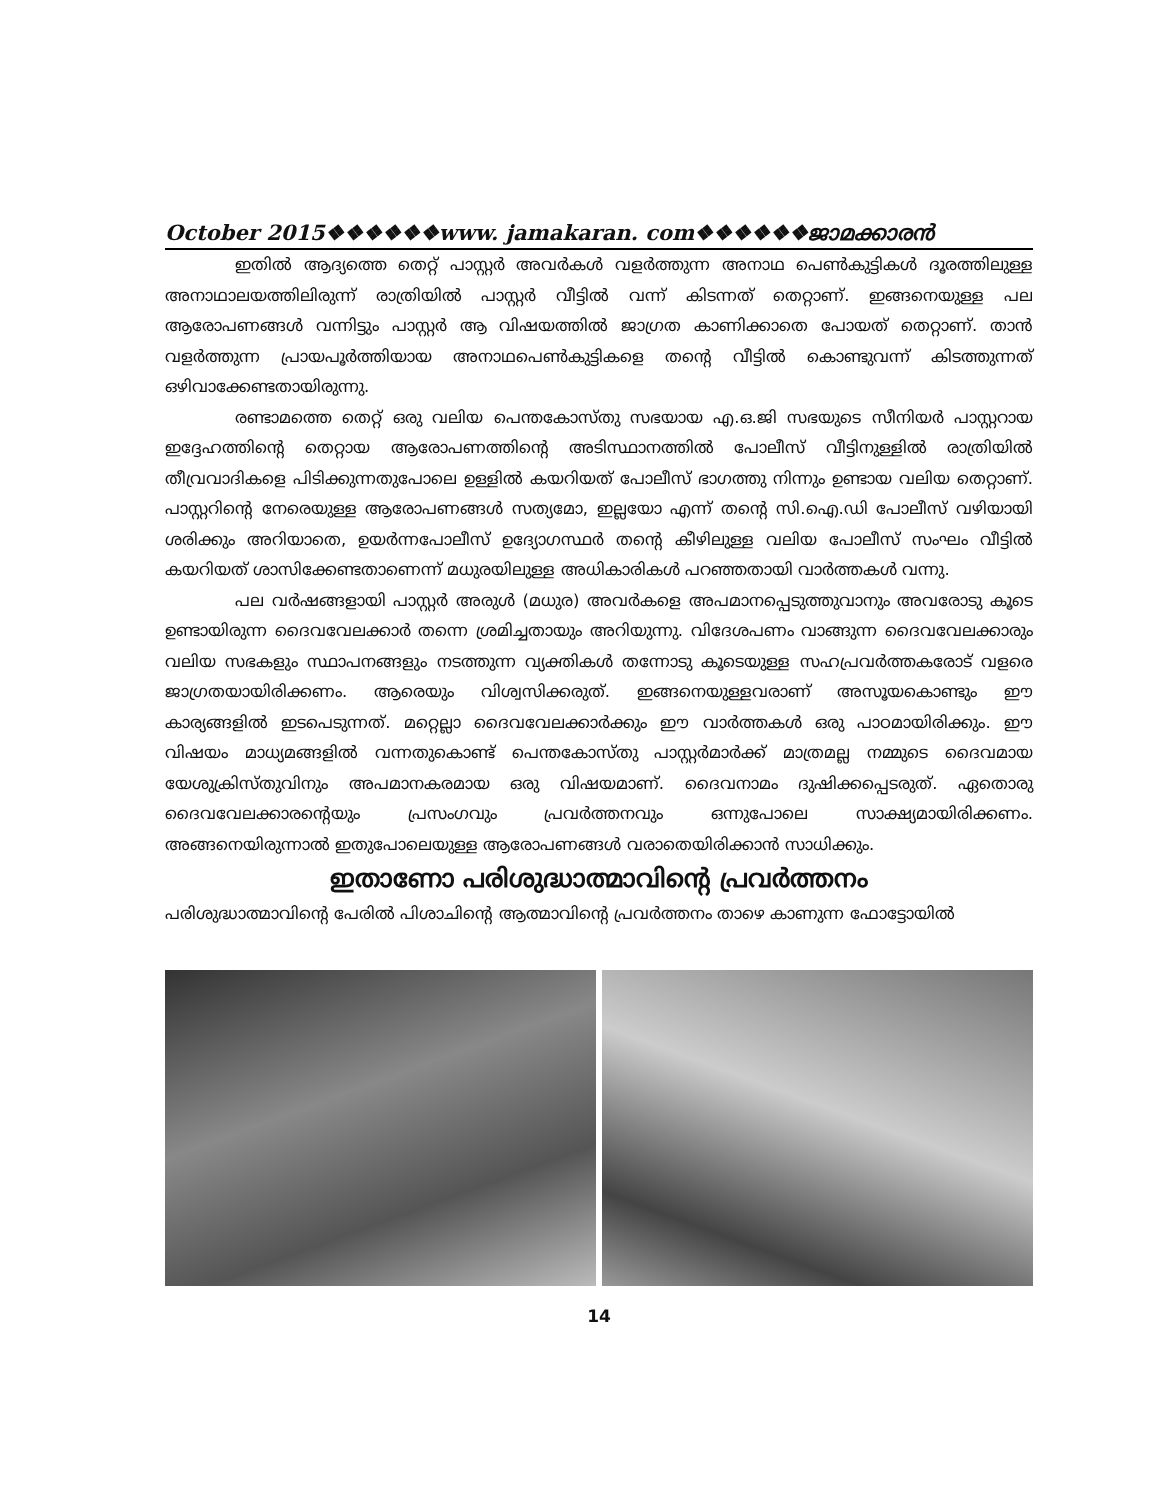October 2015❖❖❖❖❖❖www. jamakaran. com❖❖❖❖❖❖ജാമക്കാരൻ
ഇതിൽ ആദ്യത്തെ തെറ്റ് പാസ്റ്റർ അവർകൾ വളർത്തുന്ന അനാഥ പെൺകുട്ടികൾ ദൂരത്തിലുള്ള അനാഥാലയത്തിലിരുന്ന് രാത്രിയിൽ പാസ്റ്റർ വീട്ടിൽ വന്ന് കിടന്നത് തെറ്റാണ്. ഇങ്ങനെയുള്ള പല ആരോപണങ്ങൾ വന്നിട്ടും പാസ്റ്റർ ആ വിഷയത്തിൽ ജാഗ്രത കാണിക്കാതെ പോയത് തെറ്റാണ്. താൻ വളർത്തുന്ന പ്രായപൂർത്തിയായ അനാഥപെൺകുട്ടികളെ തന്റെ വീട്ടിൽ കൊണ്ടുവന്ന് കിടത്തുന്നത് ഒഴിവാക്കേണ്ടതായിരുന്നു.
രണ്ടാമത്തെ തെറ്റ് ഒരു വലിയ പെന്തകോസ്തു സഭയായ എ.ഒ.ജി സഭയുടെ സീനിയർ പാസ്റ്ററായ ഇദ്ദേഹത്തിന്റെ തെറ്റായ ആരോപണത്തിന്റെ അടിസ്ഥാനത്തിൽ പോലീസ് വീട്ടിനുള്ളിൽ രാത്രിയിൽ തീവ്രവാദികളെ പിടിക്കുന്നതുപോലെ ഉള്ളിൽ കയറിയത് പോലീസ് ഭാഗത്തു നിന്നും ഉണ്ടായ വലിയ തെറ്റാണ്. പാസ്റ്ററിന്റെ നേരെയുള്ള ആരോപണങ്ങൾ സത്യമോ, ഇല്ലയോ എന്ന് തന്റെ സി.ഐ.ഡി പോലീസ് വഴിയായി ശരിക്കും അറിയാതെ, ഉയർന്നപോലീസ് ഉദ്യോഗസ്ഥർ തന്റെ കീഴിലുള്ള വലിയ പോലീസ് സംഘം വീട്ടിൽ കയറിയത് ശാസിക്കേണ്ടതാണെന്ന് മധുരയിലുള്ള അധികാരികൾ പറഞ്ഞതായി വാർത്തകൾ വന്നു.
പല വർഷങ്ങളായി പാസ്റ്റർ അരുൾ (മധുര) അവർകളെ അപമാനപ്പെടുത്തുവാനും അവരോടു കൂടെ ഉണ്ടായിരുന്ന ദൈവവേലക്കാർ തന്നെ ശ്രമിച്ചതായും അറിയുന്നു. വിദേശപണം വാങ്ങുന്ന ദൈവവേലക്കാരും വലിയ സഭകളും സ്ഥാപനങ്ങളും നടത്തുന്ന വ്യക്തികൾ തന്നോടു കൂടെയുള്ള സഹപ്രവർത്തകരോട് വളരെ ജാഗ്രതയായിരിക്കണം. ആരെയും വിശ്വസിക്കരുത്. ഇങ്ങനെയുള്ളവരാണ് അസൂയകൊണ്ടും ഈ കാര്യങ്ങളിൽ ഇടപെടുന്നത്. മറ്റെല്ലാ ദൈവവേലക്കാർക്കും ഈ വാർത്തകൾ ഒരു പാഠമായിരിക്കും. ഈ വിഷയം മാധ്യമങ്ങളിൽ വന്നതുകൊണ്ട് പെന്തകോസ്തു പാസ്റ്റർമാർക്ക് മാത്രമല്ല നമ്മുടെ ദൈവമായ യേശുക്രിസ്തുവിനും അപമാനകരമായ ഒരു വിഷയമാണ്. ദൈവനാമം ദുഷിക്കപ്പെടരുത്. ഏതൊരു ദൈവവേലക്കാരന്റെയും പ്രസംഗവും പ്രവർത്തനവും ഒന്നുപോലെ സാക്ഷ്യമായിരിക്കണം. അങ്ങനെയിരുന്നാൽ ഇതുപോലെയുള്ള ആരോപണങ്ങൾ വരാതെയിരിക്കാൻ സാധിക്കും.
ഇതാണോ പരിശുദ്ധാത്മാവിന്റെ പ്രവർത്തനം
പരിശുദ്ധാത്മാവിന്റെ പേരിൽ പിശാചിന്റെ ആത്മാവിന്റെ പ്രവർത്തനം താഴെ കാണുന്ന ഫോട്ടോയിൽ
14